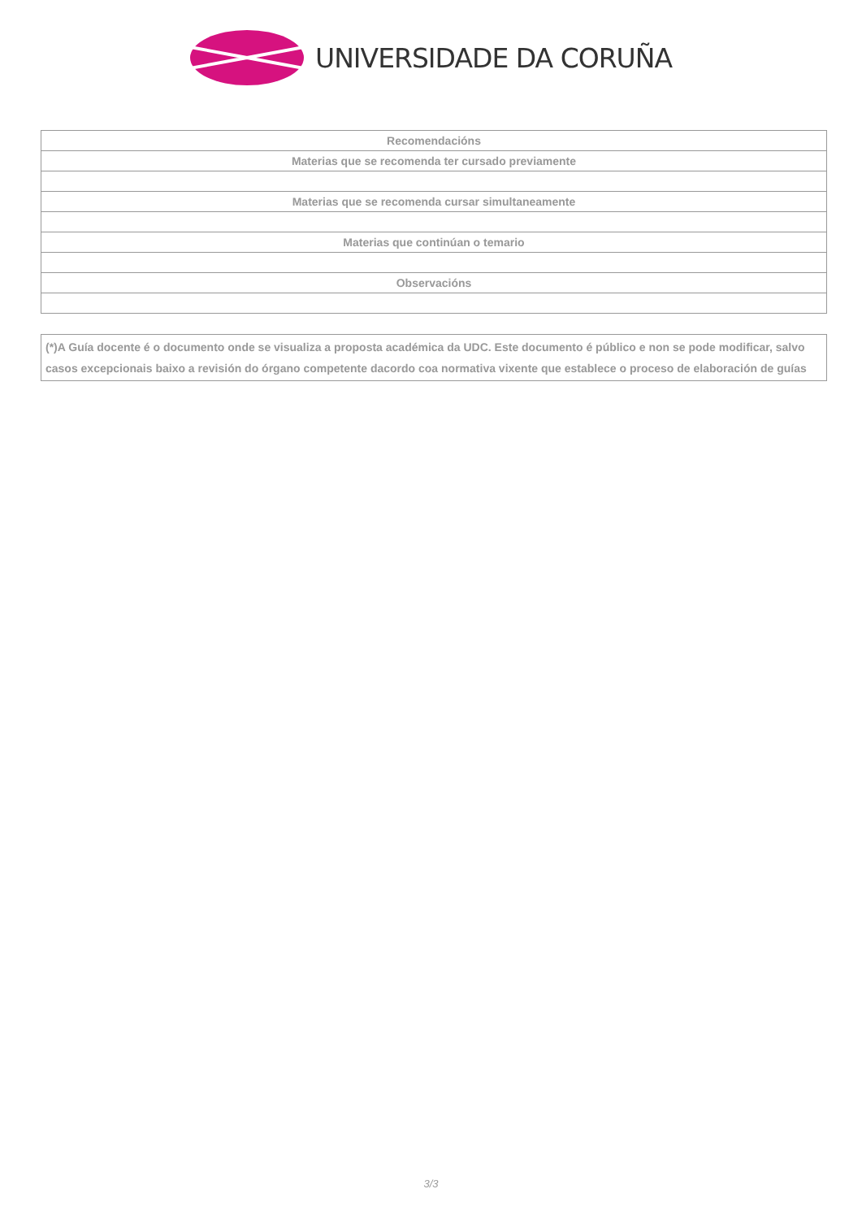UNIVERSIDADE DA CORUÑA
| Recomendacións |
| --- |
| Materias que se recomenda ter cursado previamente |
| Materias que se recomenda cursar simultaneamente |
| Materias que continúan o temario |
| Observacións |
(*)A Guía docente é o documento onde se visualiza a proposta académica da UDC. Este documento é público e non se pode modificar, salvo casos excepcionais baixo a revisión do órgano competente dacordo coa normativa vixente que establece o proceso de elaboración de guías
3/3